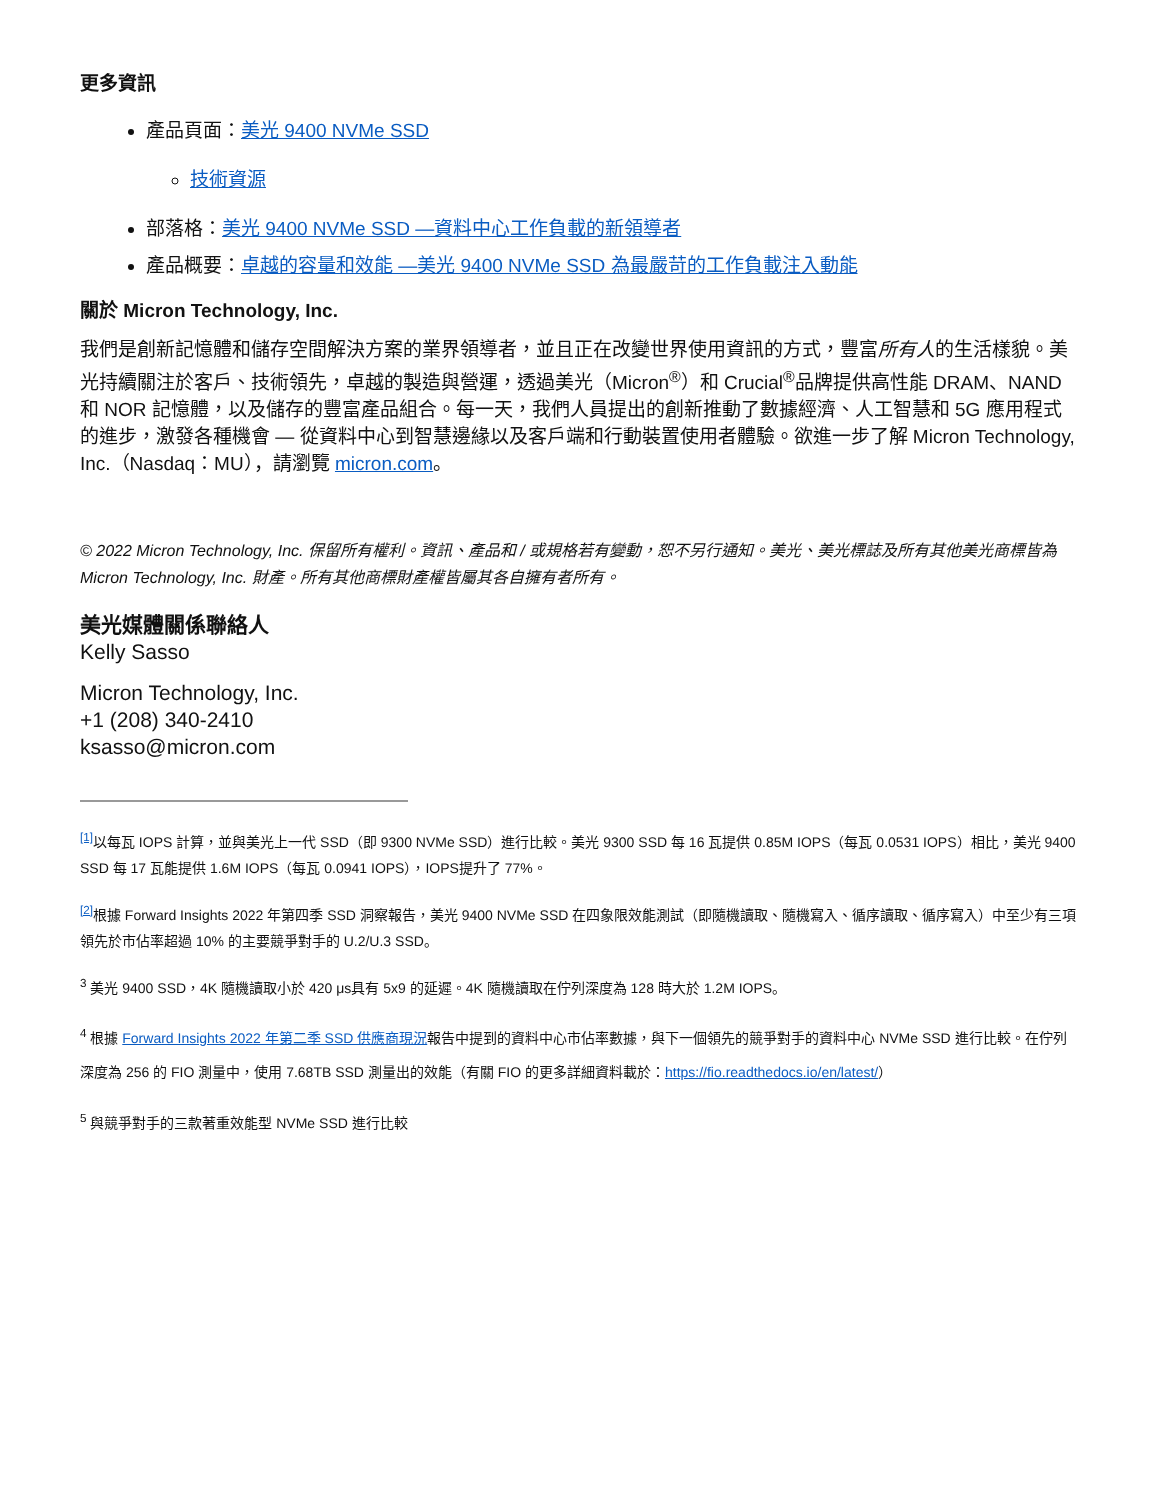更多資訊
產品頁面：美光 9400 NVMe SSD
技術資源
部落格：美光 9400 NVMe SSD —資料中心工作負載的新領導者
產品概要：卓越的容量和效能 —美光 9400 NVMe SSD 為最嚴苛的工作負載注入動能
關於 Micron Technology, Inc.
我們是創新記憶體和儲存空間解決方案的業界領導者，並且正在改變世界使用資訊的方式，豐富所有人的生活樣貌。美光持續關注於客戶、技術領先，卓越的製造與營運，透過美光（Micron<sup>®</sup>）和 Crucial<sup>®</sup>品牌提供高性能 DRAM、NAND 和 NOR 記憶體，以及儲存的豐富產品組合。每一天，我們人員提出的創新推動了數據經濟、人工智慧和 5G 應用程式的進步，激發各種機會 — 從資料中心到智慧邊緣以及客戶端和行動裝置使用者體驗。欲進一步了解 Micron Technology, Inc.（Nasdaq：MU），請瀏覽 micron.com。
© 2022 Micron Technology, Inc. 保留所有權利。資訊、產品和 / 或規格若有變動，恕不另行通知。美光、美光標誌及所有其他美光商標皆為 Micron Technology, Inc. 財產。所有其他商標財產權皆屬其各自擁有者所有。
美光媒體關係聯絡人
Kelly Sasso
Micron Technology, Inc.
+1 (208) 340-2410
ksasso@micron.com
<sup>[1]</sup> 以每瓦 IOPS 計算，並與美光上一代 SSD（即 9300 NVMe SSD）進行比較。美光 9300 SSD 每 16 瓦提供 0.85M IOPS（每瓦 0.0531 IOPS）相比，美光 9400 SSD 每 17 瓦能提供 1.6M IOPS（每瓦 0.0941 IOPS），IOPS提升了 77%。
<sup>[2]</sup> 根據 Forward Insights 2022 年第四季 SSD 洞察報告，美光 9400 NVMe SSD 在四象限效能測試（即隨機讀取、隨機寫入、循序讀取、循序寫入）中至少有三項領先於市佔率超過 10% 的主要競爭對手的 U.2/U.3 SSD。
<sup>3</sup> 美光 9400 SSD，4K 隨機讀取小於 420 μs具有 5x9 的延遲。4K 隨機讀取在佇列深度為 128 時大於 1.2M IOPS。
<sup>4</sup> 根據 Forward Insights 2022 年第二季 SSD 供應商現況報告中提到的資料中心市佔率數據，與下一個領先的競爭對手的資料中心 NVMe SSD 進行比較。在佇列深度為 256 的 FIO 測量中，使用 7.68TB SSD 測量出的效能（有關 FIO 的更多詳細資料載於：https://fio.readthedocs.io/en/latest/）
<sup>5</sup> 與競爭對手的三款著重效能型 NVMe SSD 進行比較